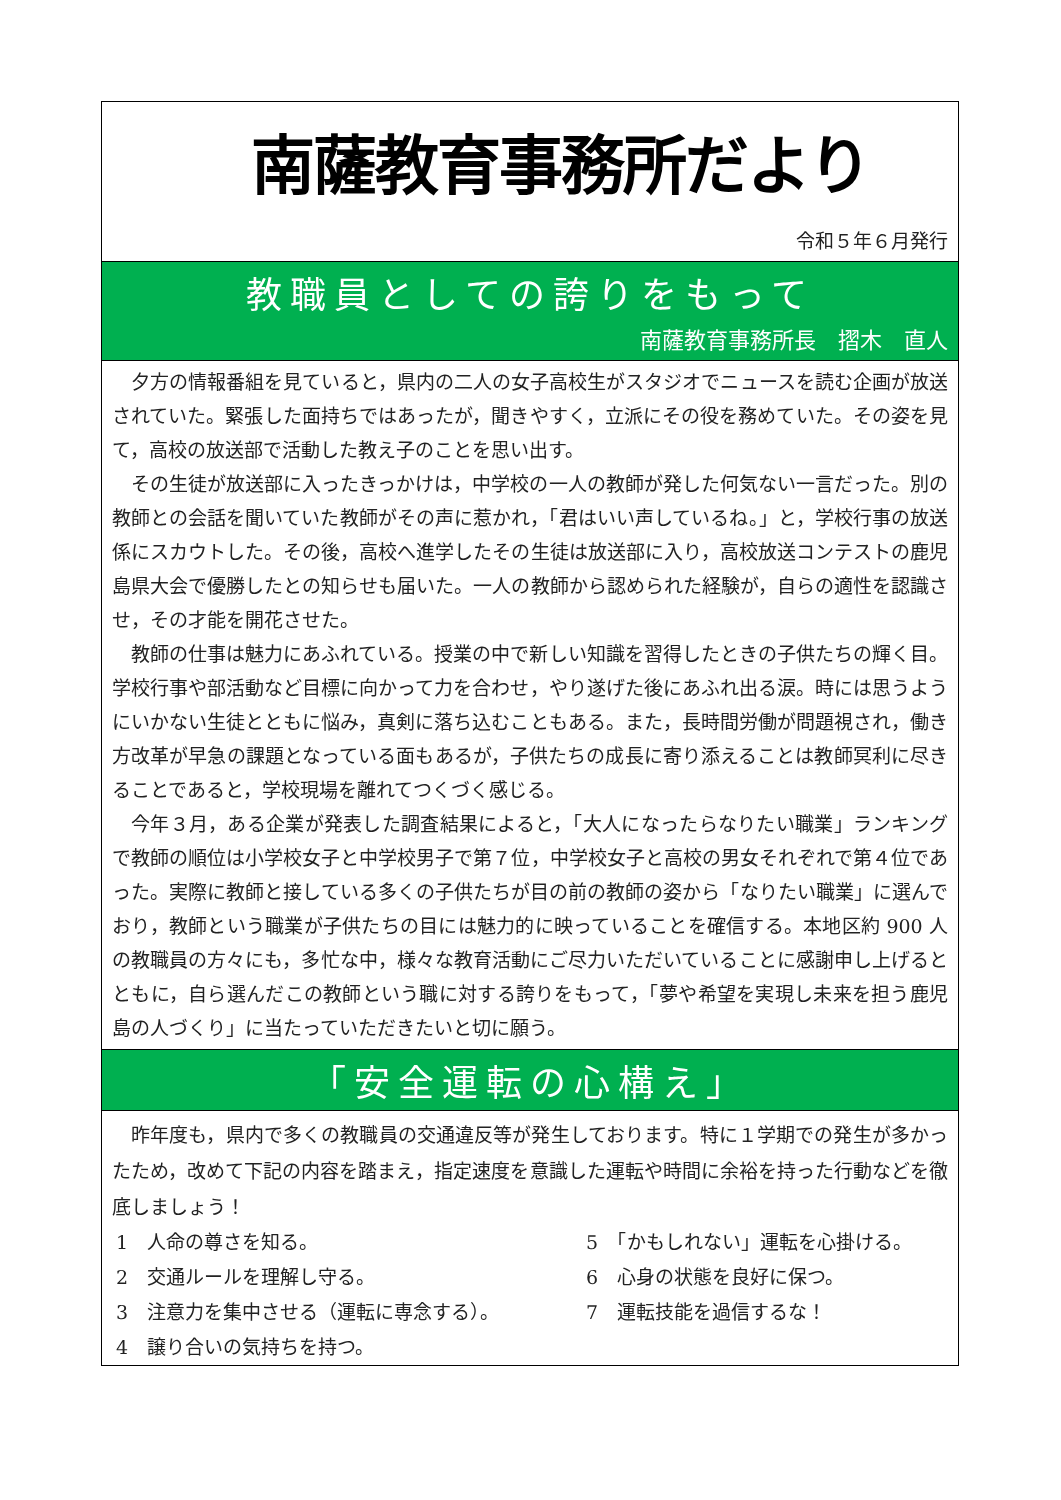南薩教育事務所だより
令和５年６月発行
教職員としての誇りをもって
南薩教育事務所長　摺木　直人
夕方の情報番組を見ていると，県内の二人の女子高校生がスタジオでニュースを読む企画が放送されていた。緊張した面持ちではあったが，聞きやすく，立派にその役を務めていた。その姿を見て，高校の放送部で活動した教え子のことを思い出す。
その生徒が放送部に入ったきっかけは，中学校の一人の教師が発した何気ない一言だった。別の教師との会話を聞いていた教師がその声に惹かれ，「君はいい声しているね。」と，学校行事の放送係にスカウトした。その後，高校へ進学したその生徒は放送部に入り，高校放送コンテストの鹿児島県大会で優勝したとの知らせも届いた。一人の教師から認められた経験が，自らの適性を認識させ，その才能を開花させた。
教師の仕事は魅力にあふれている。授業の中で新しい知識を習得したときの子供たちの輝く目。学校行事や部活動など目標に向かって力を合わせ，やり遂げた後にあふれ出る涙。時には思うようにいかない生徒とともに悩み，真剣に落ち込むこともある。また，長時間労働が問題視され，働き方改革が早急の課題となっている面もあるが，子供たちの成長に寄り添えることは教師冥利に尽きることであると，学校現場を離れてつくづく感じる。
今年３月，ある企業が発表した調査結果によると，「大人になったらなりたい職業」ランキングで教師の順位は小学校女子と中学校男子で第７位，中学校女子と高校の男女それぞれで第４位であった。実際に教師と接している多くの子供たちが目の前の教師の姿から「なりたい職業」に選んでおり，教師という職業が子供たちの目には魅力的に映っていることを確信する。本地区約 900 人の教職員の方々にも，多忙な中，様々な教育活動にご尽力いただいていることに感謝申し上げるとともに，自ら選んだこの教師という職に対する誇りをもって，「夢や希望を実現し未来を担う鹿児島の人づくり」に当たっていただきたいと切に願う。
「安全運転の心構え」
昨年度も，県内で多くの教職員の交通違反等が発生しております。特に１学期での発生が多かったため，改めて下記の内容を踏まえ，指定速度を意識した運転や時間に余裕を持った行動などを徹底しましょう！
1　人命の尊さを知る。
5　「かもしれない」運転を心掛ける。
2　交通ルールを理解し守る。
6　心身の状態を良好に保つ。
3　注意力を集中させる（運転に専念する）。
7　運転技能を過信するな！
4　譲り合いの気持ちを持つ。